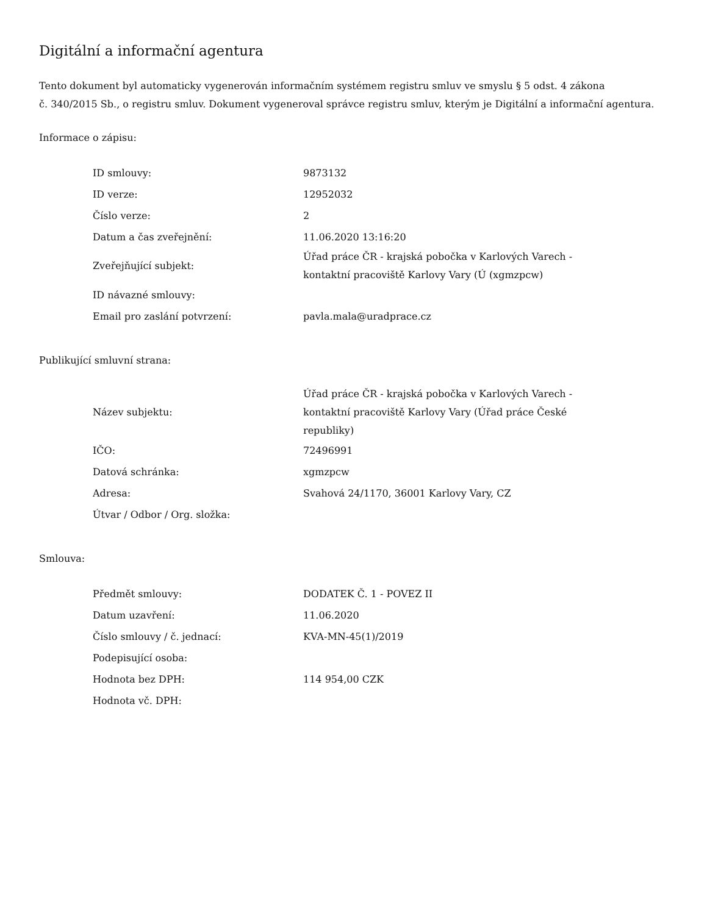Digitální a informační agentura
Tento dokument byl automaticky vygenerován informačním systémem registru smluv ve smyslu § 5 odst. 4 zákona
č. 340/2015 Sb., o registru smluv. Dokument vygeneroval správce registru smluv, kterým je Digitální a informační agentura.
Informace o zápisu:
| ID smlouvy: | 9873132 |
| ID verze: | 12952032 |
| Číslo verze: | 2 |
| Datum a čas zveřejnění: | 11.06.2020 13:16:20 |
| Zveřejňující subjekt: | Úřad práce ČR - krajská pobočka v Karlových Varech - kontaktní pracoviště Karlovy Vary (Ú (xgmzpcw) |
| ID návazné smlouvy: | |
| Email pro zaslání potvrzení: | pavla.mala@uradprace.cz |
Publikující smluvní strana:
| Název subjektu: | Úřad práce ČR - krajská pobočka v Karlových Varech - kontaktní pracoviště Karlovy Vary (Úřad práce České republiky) |
| IČO: | 72496991 |
| Datová schránka: | xgmzpcw |
| Adresa: | Svahová 24/1170, 36001 Karlovy Vary, CZ |
| Útvar / Odbor / Org. složka: | |
Smlouva:
| Předmět smlouvy: | DODATEK Č. 1 - POVEZ II |
| Datum uzavření: | 11.06.2020 |
| Číslo smlouvy / č. jednací: | KVA-MN-45(1)/2019 |
| Podepisující osoba: | |
| Hodnota bez DPH: | 114 954,00 CZK |
| Hodnota vč. DPH: | |